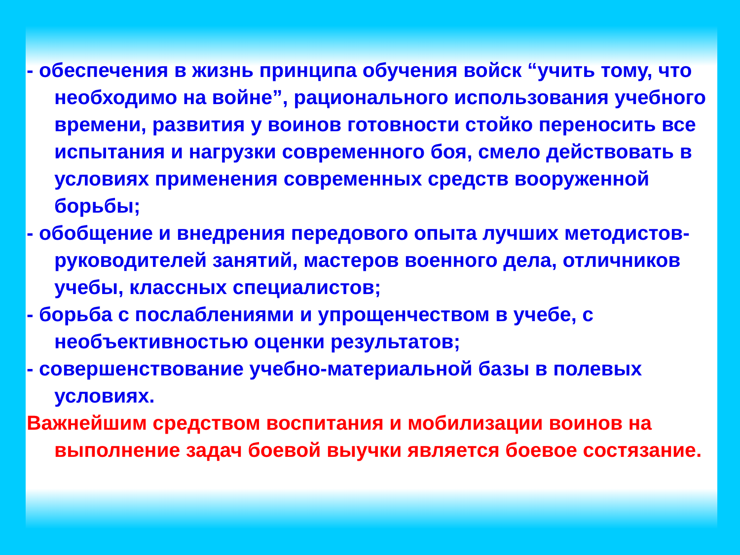- обеспечения в жизнь принципа обучения войск “учить тому, что необходимо на войне”, рационального использования учебного времени, развития у воинов готовности стойко переносить все испытания и нагрузки современного боя, смело действовать в условиях применения современных средств вооруженной борьбы;
- обобщение и внедрения передового опыта лучших методистов-руководителей занятий, мастеров военного дела, отличников учебы, классных специалистов;
- борьба с послаблениями и упрощенчеством в учебе, с необъективностью оценки результатов;
- совершенствование учебно-материальной базы в полевых условиях.
Важнейшим средством воспитания и мобилизации воинов на выполнение задач боевой выучки является боевое состязание.